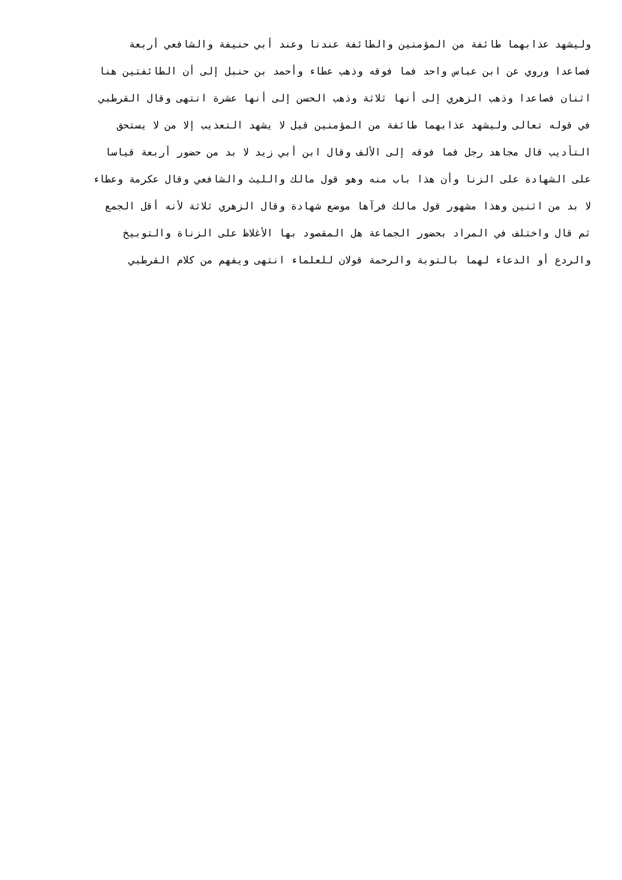وليشهد عذابهما طائفة من المؤمنين والطائفة عندنا وعند أبي حنيفة والشافعي أربعة
فصاعدا وروي عن ابن عباس واحد فما فوقه وذهب عطاء وأحمد بن حنبل إلى أن الطائفتين هنا
اثنان فصاعدا وذهب الزهري إلى أنها ثلاثة وذهب الحسن إلى أنها عشرة انتهى وقال القرطبي
في قوله تعالى وليشهد عذابهما طائفة من المؤمنين قيل لا يشهد التعذيب إلا من لا يستحق
التأديب قال مجاهد رجل فما فوقه إلى الألف وقال ابن أبي زيد لا بد من حضور أربعة قياسا
على الشهادة على الزنا وأن هذا باب منه وهو قول مالك والليث والشافعي وقال عكرمة وعطاء
لا بد من اثنين وهذا مشهور قول مالك فرآها موضع شهادة وقال الزهري ثلاثة لأنه أقل الجمع
ثم قال واختلف في المراد بحضور الجماعة هل المقصود بها الأغلاظ على الزناة والتوبيخ
والردع أو الدعاء لهما بالتوبة والرحمة قولان للعلماء انتهى ويفهم من كلام القرطبي